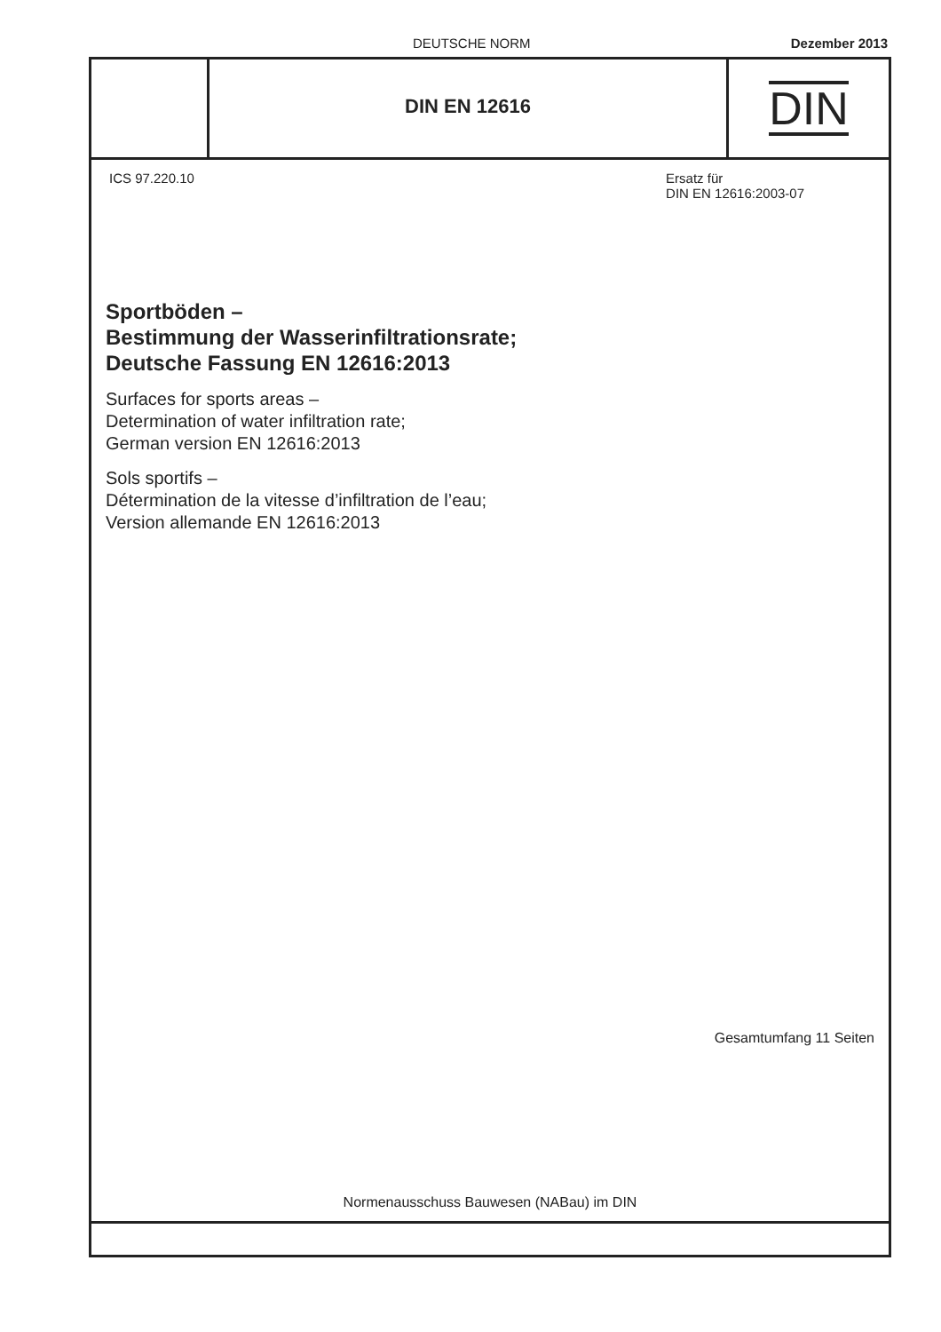DEUTSCHE NORM Dezember 2013
DIN EN 12616
DIN
ICS 97.220.10 Ersatz für
DIN EN 12616:2003-07
Sportböden –
Bestimmung der Wasserinfiltrationsrate;
Deutsche Fassung EN 12616:2013
Surfaces for sports areas –
Determination of water infiltration rate;
German version EN 12616:2013
Sols sportifs –
Détermination de la vitesse d’infiltration de l’eau;
Version allemande EN 12616:2013
Gesamtumfang 11 Seiten
Normenausschuss Bauwesen (NABau) im DIN